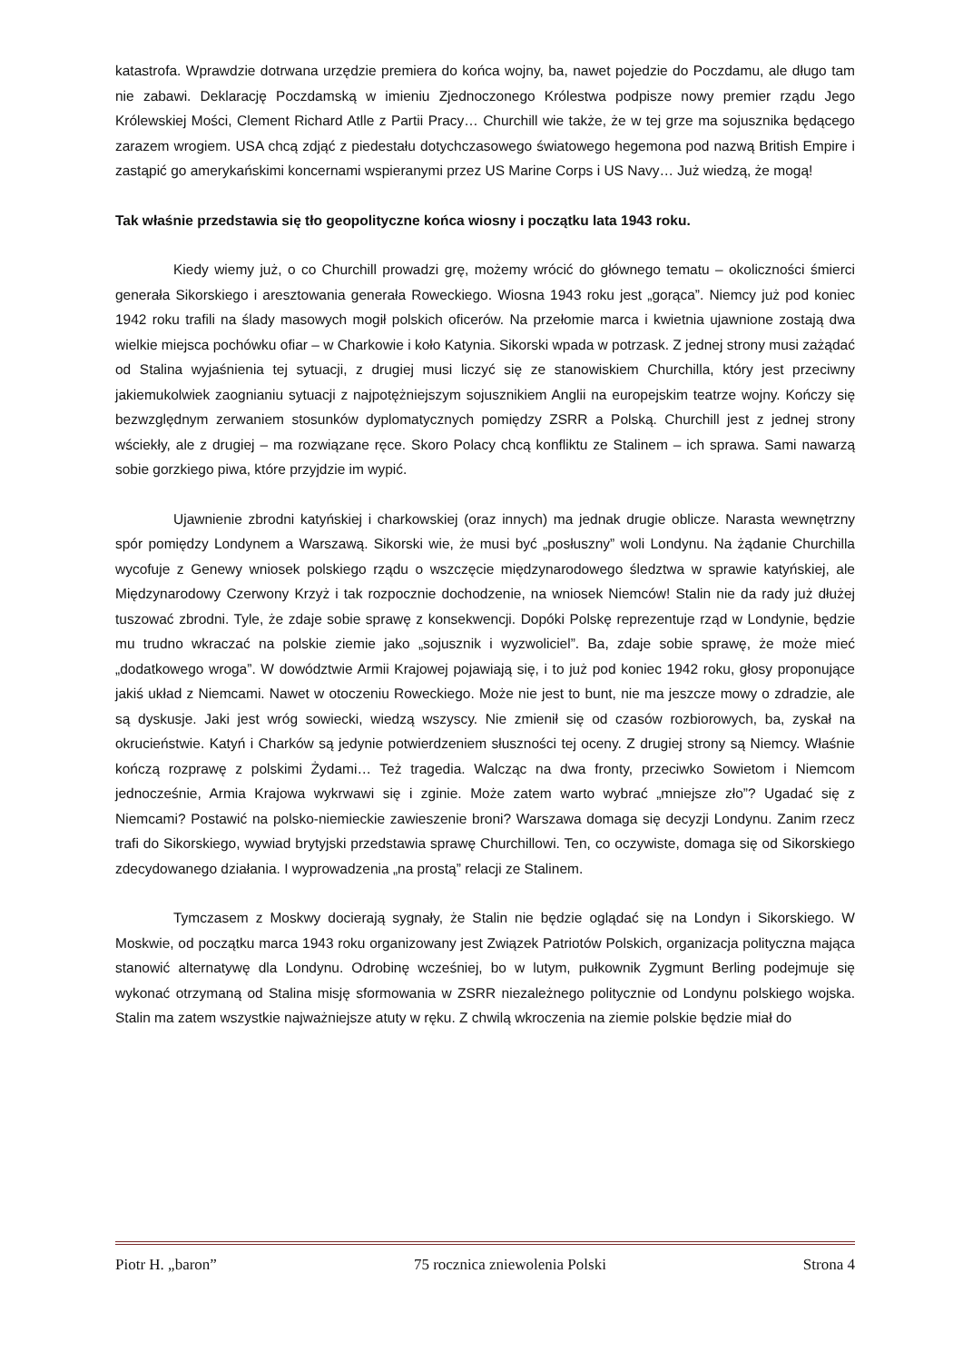katastrofa. Wprawdzie dotrwana urzędzie premiera do końca wojny, ba, nawet pojedzie do Poczdamu, ale długo tam nie zabawi. Deklarację Poczdamską w imieniu Zjednoczonego Królestwa podpisze nowy premier rządu Jego Królewskiej Mości, Clement Richard Atlle z Partii Pracy… Churchill wie także, że w tej grze ma sojusznika będącego zarazem wrogiem. USA chcą zdjąć z piedestału dotychczasowego światowego hegemona pod nazwą British Empire i zastąpić go amerykańskimi koncernami wspieranymi przez US Marine Corps i US Navy… Już wiedzą, że mogą!
Tak właśnie przedstawia się tło geopolityczne końca wiosny i początku lata 1943 roku.
Kiedy wiemy już, o co Churchill prowadzi grę, możemy wrócić do głównego tematu – okoliczności śmierci generała Sikorskiego i aresztowania generała Roweckiego. Wiosna 1943 roku jest „gorąca”. Niemcy już pod koniec 1942 roku trafili na ślady masowych mogił polskich oficerów. Na przełomie marca i kwietnia ujawnione zostają dwa wielkie miejsca pochówku ofiar – w Charkowie i koło Katynia. Sikorski wpada w potrzask. Z jednej strony musi zażądać od Stalina wyjaśnienia tej sytuacji, z drugiej musi liczyć się ze stanowiskiem Churchilla, który jest przeciwny jakiemukolwiek zaognianiu sytuacji z najpotężniejszym sojusznikiem Anglii na europejskim teatrze wojny. Kończy się bezwzględnym zerwaniem stosunków dyplomatycznych pomiędzy ZSRR a Polską. Churchill jest z jednej strony wściekły, ale z drugiej – ma rozwiązane ręce. Skoro Polacy chcą konfliktu ze Stalinem – ich sprawa. Sami nawarzą sobie gorzkiego piwa, które przyjdzie im wypić.
Ujawnienie zbrodni katyńskiej i charkowskiej (oraz innych) ma jednak drugie oblicze. Narasta wewnętrzny spór pomiędzy Londynem a Warszawą. Sikorski wie, że musi być „posłuszny” woli Londynu. Na żądanie Churchilla wycofuje z Genewy wniosek polskiego rządu o wszczęcie międzynarodowego śledztwa w sprawie katyńskiej, ale Międzynarodowy Czerwony Krzyż i tak rozpocznie dochodzenie, na wniosek Niemców! Stalin nie da rady już dłużej tuszować zbrodni. Tyle, że zdaje sobie sprawę z konsekwencji. Dopóki Polskę reprezentuje rząd w Londynie, będzie mu trudno wkraczać na polskie ziemie jako „sojusznik i wyzwoliciel”. Ba, zdaje sobie sprawę, że może mieć „dodatkowego wroga”. W dowództwie Armii Krajowej pojawiają się, i to już pod koniec 1942 roku, głosy proponujące jakiś układ z Niemcami. Nawet w otoczeniu Roweckiego. Może nie jest to bunt, nie ma jeszcze mowy o zdradzie, ale są dyskusje. Jaki jest wróg sowiecki, wiedzą wszyscy. Nie zmienił się od czasów rozbiorowych, ba, zyskał na okrucieństwie. Katyń i Charków są jedynie potwierdzeniem słuszności tej oceny. Z drugiej strony są Niemcy. Właśnie kończą rozprawę z polskimi Żydami… Też tragedia. Walcząc na dwa fronty, przeciwko Sowietom i Niemcom jednocześnie, Armia Krajowa wykrwawi się i zginie. Może zatem warto wybrać „mniejsze zło”? Ugadać się z Niemcami? Postawić na polsko-niemieckie zawieszenie broni? Warszawa domaga się decyzji Londynu. Zanim rzecz trafi do Sikorskiego, wywiad brytyjski przedstawia sprawę Churchillowi. Ten, co oczywiste, domaga się od Sikorskiego zdecydowanego działania. I wyprowadzenia „na prostą” relacji ze Stalinem.
Tymczasem z Moskwy docierają sygnały, że Stalin nie będzie oglądać się na Londyn i Sikorskiego. W Moskwie, od początku marca 1943 roku organizowany jest Związek Patriotów Polskich, organizacja polityczna mająca stanowić alternatywę dla Londynu. Odrobinę wcześniej, bo w lutym, pułkownik Zygmunt Berling podejmuje się wykonać otrzymaną od Stalina misję sformowania w ZSRR niezależnego politycznie od Londynu polskiego wojska. Stalin ma zatem wszystkie najważniejsze atuty w ręku. Z chwilą wkroczenia na ziemie polskie będzie miał do
Piotr H. „baron” 75 rocznica zniewolenia Polski Strona 4